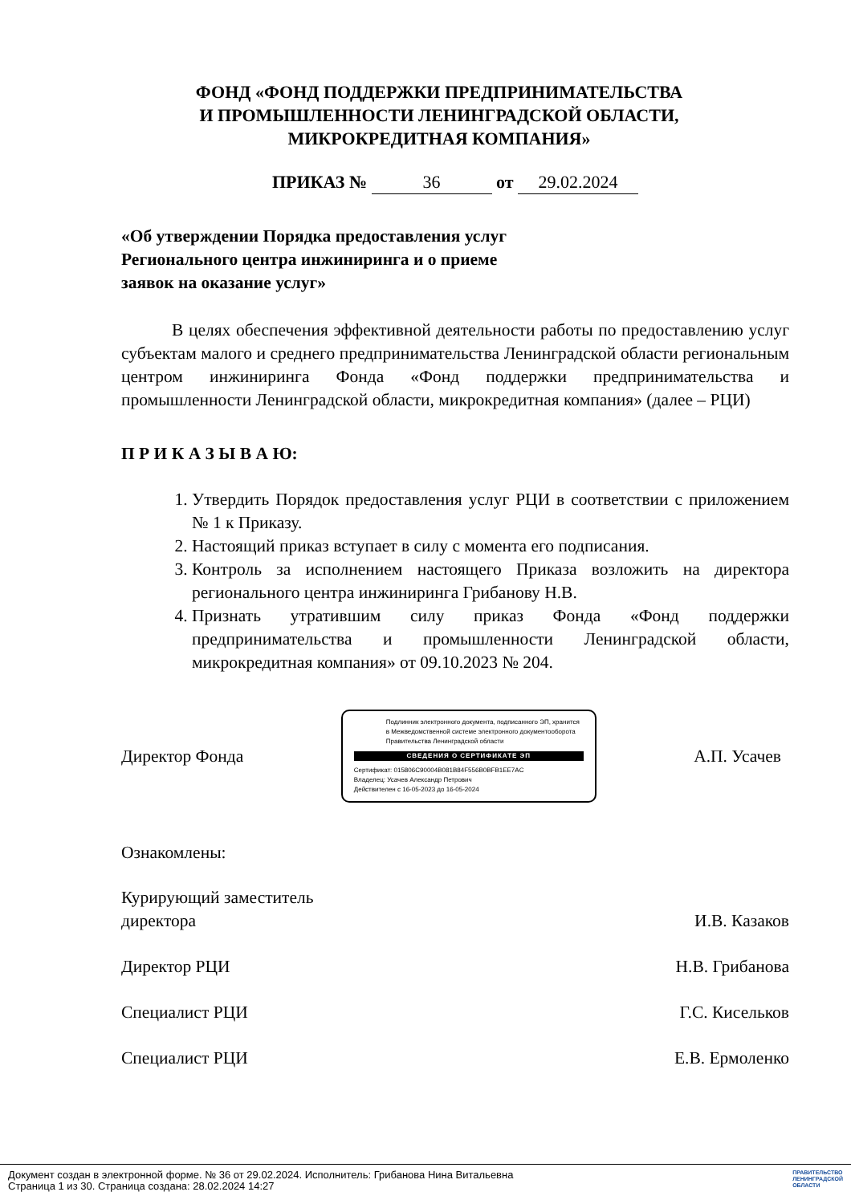ФОНД «ФОНД ПОДДЕРЖКИ ПРЕДПРИНИМАТЕЛЬСТВА
И ПРОМЫШЛЕННОСТИ ЛЕНИНГРАДСКОЙ ОБЛАСТИ,
МИКРОКРЕДИТНАЯ КОМПАНИЯ»
ПРИКАЗ № 36 от 29.02.2024
«Об утверждении Порядка предоставления услуг
Регионального центра инжиниринга и о приеме
заявок на оказание услуг»
В целях обеспечения эффективной деятельности работы по предоставлению услуг субъектам малого и среднего предпринимательства Ленинградской области региональным центром инжиниринга Фонда «Фонд поддержки предпринимательства и промышленности Ленинградской области, микрокредитная компания» (далее – РЦИ)
П Р И К А З Ы В А Ю:
1. Утвердить Порядок предоставления услуг РЦИ в соответствии с приложением № 1 к Приказу.
2. Настоящий приказ вступает в силу с момента его подписания.
3. Контроль за исполнением настоящего Приказа возложить на директора регионального центра инжиниринга Грибанову Н.В.
4. Признать утратившим силу приказ Фонда «Фонд поддержки предпринимательства и промышленности Ленинградской области, микрокредитная компания» от 09.10.2023 № 204.
Директор Фонда
Подлинник электронного документа, подписанного ЭП, хранится в Межведомственной системе электронного документооборота Правительства Ленинградской области
СВЕДЕНИЯ О СЕРТИФИКАТЕ ЭП
Сертификат: 015806C90004B081B84F556B0BFB1EE7AC
Владелец: Усачев Александр Петрович
Действителен с 16-05-2023 до 16-05-2024
А.П. Усачев
Ознакомлены:
Курирующий заместитель
директора
И.В. Казаков
Директор РЦИ Н.В. Грибанова
Специалист РЦИ Г.С. Кисельков
Специалист РЦИ Е.В. Ермоленко
Документ создан в электронной форме. № 36 от 29.02.2024. Исполнитель: Грибанова Нина Витальевна
Страница 1 из 30. Страница создана: 28.02.2024 14:27
ПРАВИТЕЛЬСТВО
ЛЕНИНГРАДСКОЙ
ОБЛАСТИ